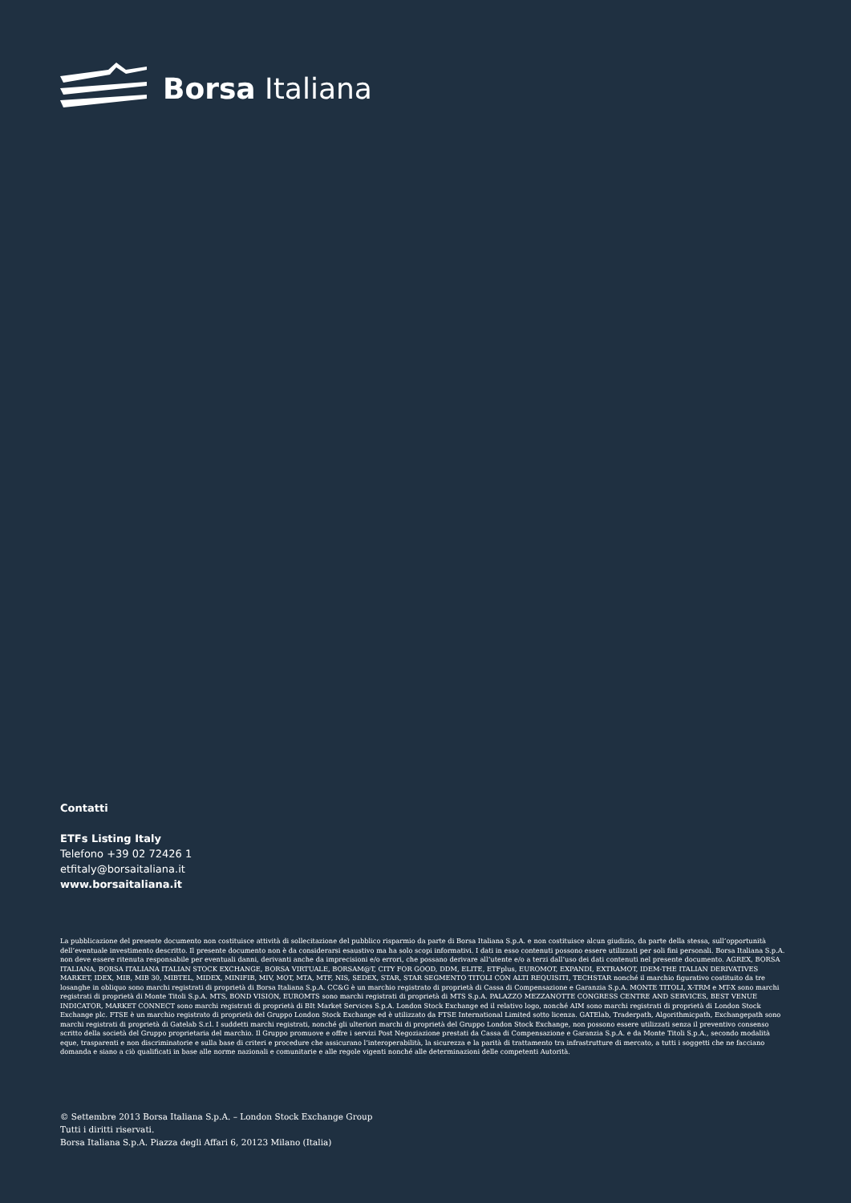Borsa Italiana
Contatti
ETFs Listing Italy
Telefono +39 02 72426 1
etfitaly@borsaitaliana.it
www.borsaitaliana.it
La pubblicazione del presente documento non costituisce attività di sollecitazione del pubblico risparmio da parte di Borsa Italiana S.p.A. e non costituisce alcun giudizio, da parte della stessa, sull’opportunità dell’eventuale investimento descritto. Il presente documento non è da considerarsi esaustivo ma ha solo scopi informativi. I dati in esso contenuti possono essere utilizzati per soli fini personali. Borsa Italiana S.p.A. non deve essere ritenuta responsabile per eventuali danni, derivanti anche da imprecisioni e/o errori, che possano derivare all’utente e/o a terzi dall’uso dei dati contenuti nel presente documento. AGREX, BORSA ITALIANA, BORSA ITALIANA ITALIAN STOCK EXCHANGE, BORSA VIRTUALE, BORSAM@T, CITY FOR GOOD, DDM, ELITE, ETFplus, EUROMOT, EXPANDI, EXTRAMOT, IDEM-THE ITALIAN DERIVATIVES MARKET, IDEX, MIB, MIB 30, MIBTEL, MIDEX, MINIFIB, MIV, MOT, MTA, MTF, NIS, SEDEX, STAR, STAR SEGMENTO TITOLI CON ALTI REQUISITI, TECHSTAR nonché il marchio figurativo costituito da tre losanghe in obliquo sono marchi registrati di proprietà di Borsa Italiana S.p.A. CC&G è un marchio registrato di proprietà di Cassa di Compensazione e Garanzia S.p.A. MONTE TITOLI, X-TRM e MT-X sono marchi registrati di proprietà di Monte Titoli S.p.A. MTS, BOND VISION, EUROMTS sono marchi registrati di proprietà di MTS S.p.A. PALAZZO MEZZANOTTE CONGRESS CENTRE AND SERVICES, BEST VENUE INDICATOR, MARKET CONNECT sono marchi registrati di proprietà di BIt Market Services S.p.A. London Stock Exchange ed il relativo logo, nonché AIM sono marchi registrati di proprietà di London Stock Exchange plc. FTSE è un marchio registrato di proprietà del Gruppo London Stock Exchange ed è utilizzato da FTSE International Limited sotto licenza. GATElab, Traderpath, Algorithmicpath, Exchangepath sono marchi registrati di proprietà di Gatelab S.r.l. I suddetti marchi registrati, nonché gli ulteriori marchi di proprietà del Gruppo London Stock Exchange, non possono essere utilizzati senza il preventivo consenso scritto della società del Gruppo proprietaria del marchio. Il Gruppo promuove e offre i servizi Post Negoziazione prestati da Cassa di Compensazione e Garanzia S.p.A. e da Monte Titoli S.p.A., secondo modalità eque, trasparenti e non discriminatorie e sulla base di criteri e procedure che assicurano l’interoperabilità, la sicurezza e la parità di trattamento tra infrastrutture di mercato, a tutti i soggetti che ne facciano domanda e siano a ciò qualificati in base alle norme nazionali e comunitarie e alle regole vigenti nonché alle determinazioni delle competenti Autorità.
© Settembre 2013 Borsa Italiana S.p.A. – London Stock Exchange Group
Tutti i diritti riservati.
Borsa Italiana S.p.A. Piazza degli Affari 6, 20123 Milano (Italia)